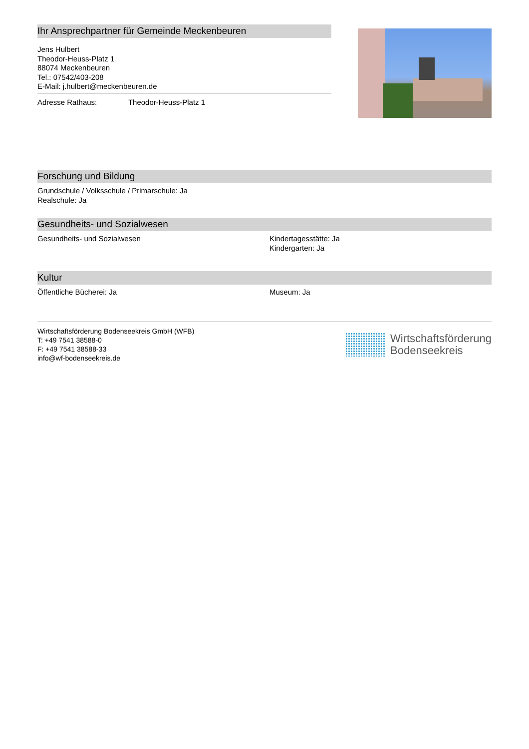Ihr Ansprechpartner für Gemeinde Meckenbeuren
Jens Hulbert
Theodor-Heuss-Platz 1
88074 Meckenbeuren
Tel.: 07542/403-208
E-Mail: j.hulbert@meckenbeuren.de
Adresse Rathaus: Theodor-Heuss-Platz 1
Forschung und Bildung
Grundschule / Volksschule / Primarschule: Ja
Realschule: Ja
Gesundheits- und Sozialwesen
Gesundheits- und Sozialwesen Kindertagesstätte: Ja
Kindergarten: Ja
Kultur
Öffentliche Bücherei: Ja Museum: Ja
Wirtschaftsförderung Bodenseekreis GmbH (WFB)
T: +49 7541 38588-0
F: +49 7541 38588-33
info@wf-bodenseekreis.de
Wirtschaftsförderung
Bodenseekreis